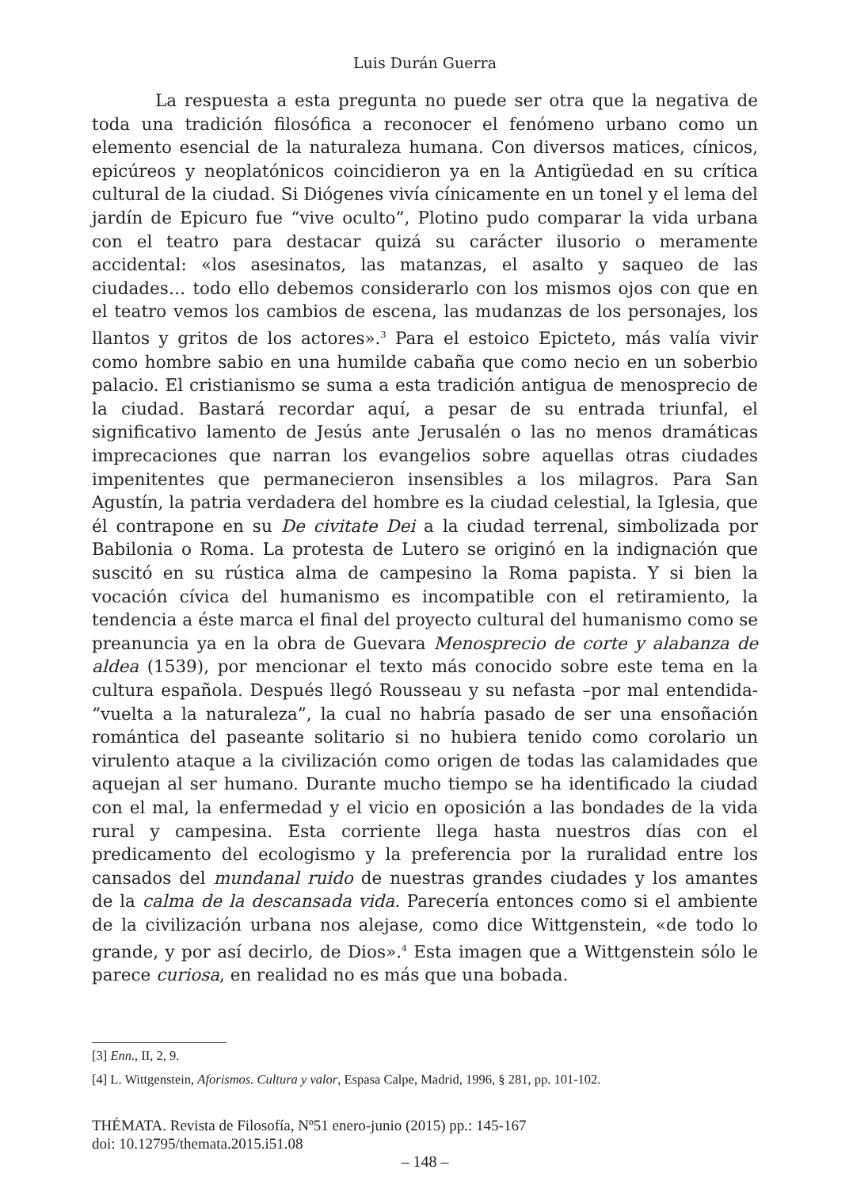Luis Durán Guerra
La respuesta a esta pregunta no puede ser otra que la negativa de toda una tradición filosófica a reconocer el fenómeno urbano como un elemento esencial de la naturaleza humana. Con diversos matices, cínicos, epicúreos y neoplatónicos coincidieron ya en la Antigüedad en su crítica cultural de la ciudad. Si Diógenes vivía cínicamente en un tonel y el lema del jardín de Epicuro fue “vive oculto”, Plotino pudo comparar la vida urbana con el teatro para destacar quizá su carácter ilusorio o meramente accidental: «los asesinatos, las matanzas, el asalto y saqueo de las ciudades… todo ello debemos considerarlo con los mismos ojos con que en el teatro vemos los cambios de escena, las mudanzas de los personajes, los llantos y gritos de los actores».<sup>3</sup> Para el estoico Epicteto, más valía vivir como hombre sabio en una humilde cabaña que como necio en un soberbio palacio. El cristianismo se suma a esta tradición antigua de menosprecio de la ciudad. Bastará recordar aquí, a pesar de su entrada triunfal, el significativo lamento de Jesús ante Jerusalén o las no menos dramáticas imprecaciones que narran los evangelios sobre aquellas otras ciudades impenitentes que permanecieron insensibles a los milagros. Para San Agustín, la patria verdadera del hombre es la ciudad celestial, la Iglesia, que él contrapone en su De civitate Dei a la ciudad terrenal, simbolizada por Babilonia o Roma. La protesta de Lutero se originó en la indignación que suscitó en su rústica alma de campesino la Roma papista. Y si bien la vocación cívica del humanismo es incompatible con el retiramiento, la tendencia a éste marca el final del proyecto cultural del humanismo como se preanuncia ya en la obra de Guevara Menosprecio de corte y alabanza de aldea (1539), por mencionar el texto más conocido sobre este tema en la cultura española. Después llegó Rousseau y su nefasta –por mal entendida- “vuelta a la naturaleza”, la cual no habría pasado de ser una ensoñación romántica del paseante solitario si no hubiera tenido como corolario un virulento ataque a la civilización como origen de todas las calamidades que aquejan al ser humano. Durante mucho tiempo se ha identificado la ciudad con el mal, la enfermedad y el vicio en oposición a las bondades de la vida rural y campesina. Esta corriente llega hasta nuestros días con el predicamento del ecologismo y la preferencia por la ruralidad entre los cansados del mundanal ruido de nuestras grandes ciudades y los amantes de la calma de la descansada vida. Parecería entonces como si el ambiente de la civilización urbana nos alejase, como dice Wittgenstein, «de todo lo grande, y por así decirlo, de Dios».<sup>4</sup> Esta imagen que a Wittgenstein sólo le parece curiosa, en realidad no es más que una bobada.
[3] Enn., II, 2, 9.
[4] L. Wittgenstein, Aforismos. Cultura y valor, Espasa Calpe, Madrid, 1996, § 281, pp. 101-102.
THÉMATA. Revista de Filosofía, Nº51 enero-junio (2015) pp.: 145-167
doi: 10.12795/themata.2015.i51.08
– 148 –